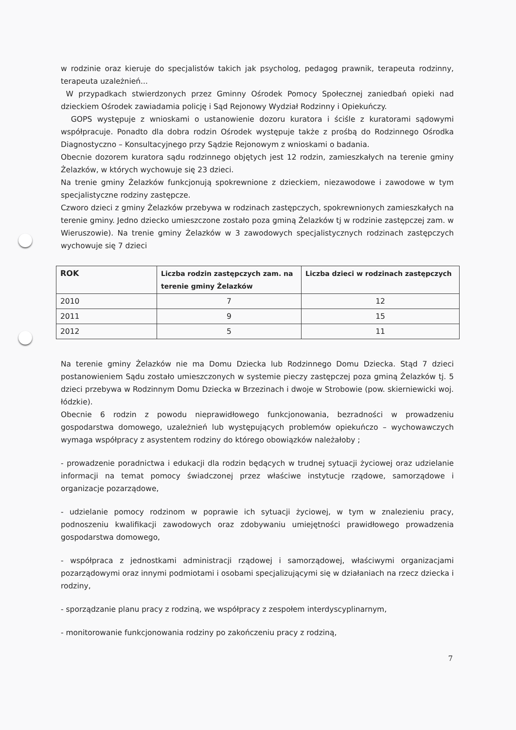w rodzinie oraz kieruje do specjalistów takich jak psycholog, pedagog prawnik, terapeuta rodzinny, terapeuta uzależnień...
W przypadkach stwierdzonych przez Gminny Ośrodek Pomocy Społecznej zaniedbań opieki nad dzieckiem Ośrodek zawiadamia policję i Sąd Rejonowy Wydział Rodzinny i Opiekuńczy.
GOPS występuje z wnioskami o ustanowienie dozoru kuratora i ściśle z kuratorami sądowymi współpracuje. Ponadto dla dobra rodzin Ośrodek występuje także z prośbą do Rodzinnego Ośrodka Diagnostyczno – Konsultacyjnego przy Sądzie Rejonowym z wnioskami o badania.
Obecnie dozorem kuratora sądu rodzinnego objętych jest 12 rodzin, zamieszkałych na terenie gminy Żelazków, w których wychowuje się 23 dzieci.
Na trenie gminy Żelazków funkcjonują spokrewnione z dzieckiem, niezawodowe i zawodowe w tym specjalistyczne rodziny zastępcze.
Czworo dzieci z gminy Żelazków przebywa w rodzinach zastępczych, spokrewnionych zamieszkałych na terenie gminy. Jedno dziecko umieszczone zostało poza gminą Żelazków tj w rodzinie zastępczej zam. w Wieruszowie). Na trenie gminy Żelazków w 3 zawodowych specjalistycznych rodzinach zastępczych wychowuje się 7 dzieci
| ROK | Liczba rodzin zastępczych zam. na terenie gminy Żelazków | Liczba dzieci w rodzinach zastępczych |
| --- | --- | --- |
| 2010 | 7 | 12 |
| 2011 | 9 | 15 |
| 2012 | 5 | 11 |
Na terenie gminy Żelazków nie ma Domu Dziecka lub Rodzinnego Domu Dziecka. Stąd 7 dzieci postanowieniem Sądu zostało umieszczonych w systemie pieczy zastępczej poza gminą Żelazków tj. 5 dzieci przebywa w Rodzinnym Domu Dziecka w Brzezinach i dwoje w Strobowie (pow. skierniewicki woj. łódzkie).
Obecnie 6 rodzin z powodu nieprawidłowego funkcjonowania, bezradności w prowadzeniu gospodarstwa domowego, uzależnień lub występujących problemów opiekuńczo – wychowawczych wymaga współpracy z asystentem rodziny do którego obowiązków należałoby ;
- prowadzenie poradnictwa i edukacji dla rodzin będących w trudnej sytuacji życiowej oraz udzielanie informacji na temat pomocy świadczonej przez właściwe instytucje rządowe, samorządowe i organizacje pozarządowe,
- udzielanie pomocy rodzinom w poprawie ich sytuacji życiowej, w tym w znalezieniu pracy, podnoszeniu kwalifikacji zawodowych oraz zdobywaniu umiejętności prawidłowego prowadzenia gospodarstwa domowego,
- współpraca z jednostkami administracji rządowej i samorządowej, właściwymi organizacjami pozarządowymi oraz innymi podmiotami i osobami specjalizującymi się w działaniach na rzecz dziecka i rodziny,
- sporządzanie planu pracy z rodziną, we współpracy z zespołem interdyscyplinarnym,
- monitorowanie funkcjonowania rodziny po zakończeniu pracy z rodziną,
7